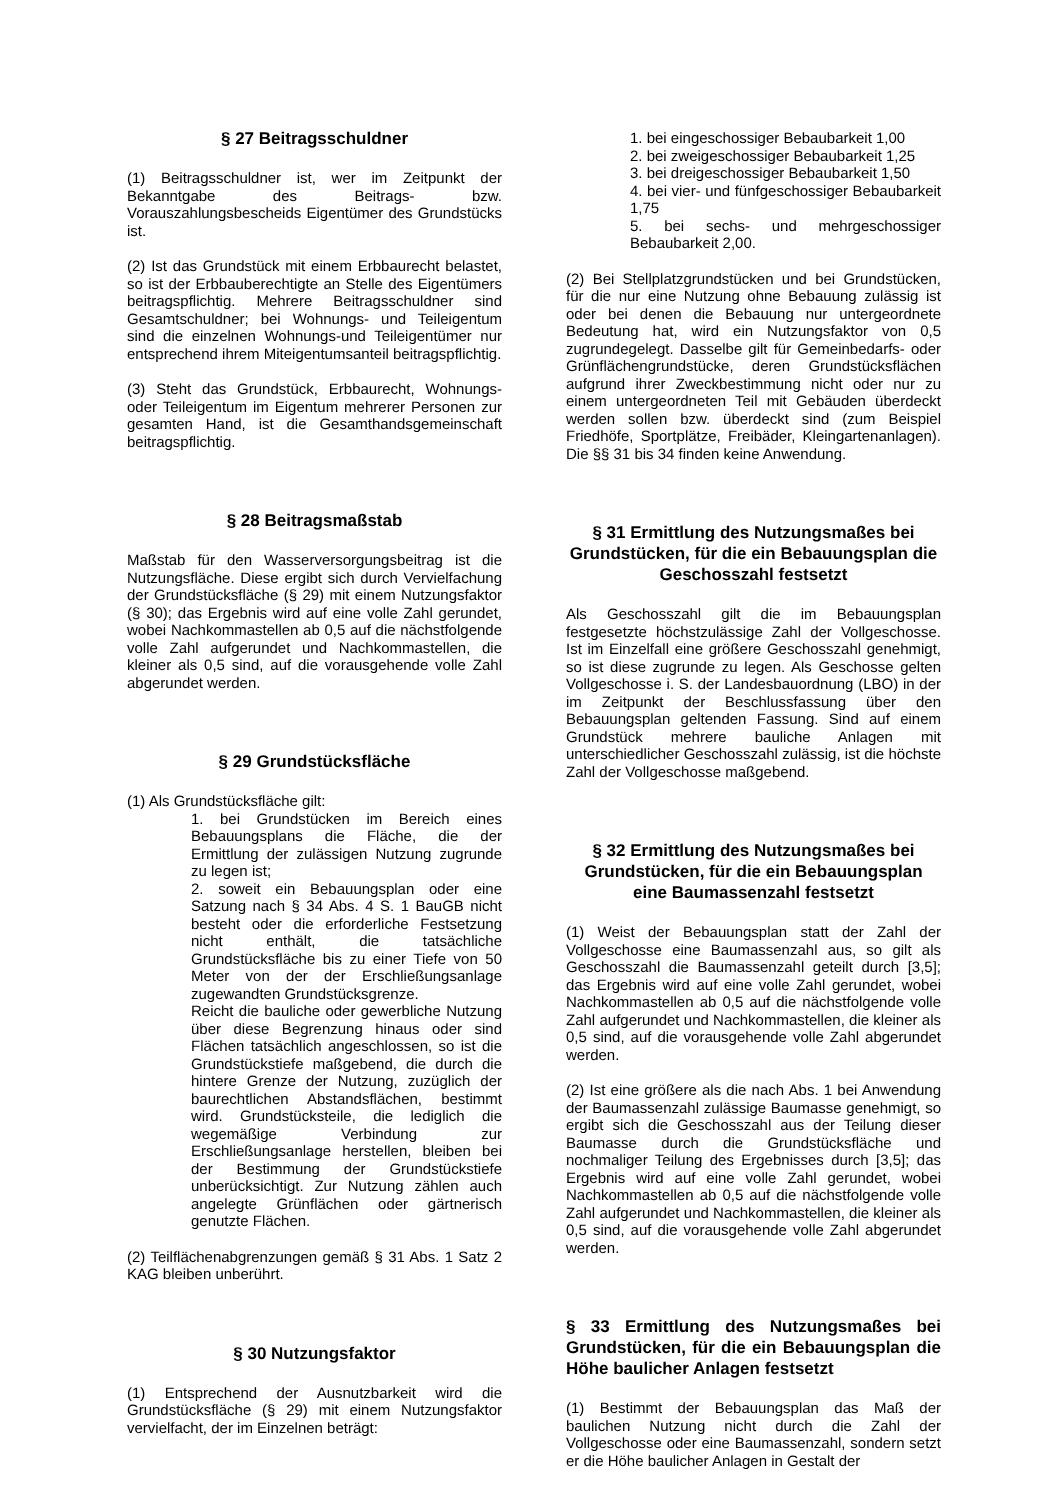§ 27 Beitragsschuldner
(1) Beitragsschuldner ist, wer im Zeitpunkt der Bekanntgabe des Beitrags- bzw. Vorauszahlungsbescheids Eigentümer des Grundstücks ist.
(2) Ist das Grundstück mit einem Erbbaurecht belastet, so ist der Erbbauberechtigte an Stelle des Eigentümers beitragspflichtig. Mehrere Beitragsschuldner sind Gesamtschuldner; bei Wohnungs- und Teileigentum sind die einzelnen Wohnungs-und Teileigentümer nur entsprechend ihrem Miteigentumsanteil beitragspflichtig.
(3) Steht das Grundstück, Erbbaurecht, Wohnungs- oder Teileigentum im Eigentum mehrerer Personen zur gesamten Hand, ist die Gesamthandsgemeinschaft beitragspflichtig.
§ 28 Beitragsmaßstab
Maßstab für den Wasserversorgungsbeitrag ist die Nutzungsfläche. Diese ergibt sich durch Vervielfachung der Grundstücksfläche (§ 29) mit einem Nutzungsfaktor (§ 30); das Ergebnis wird auf eine volle Zahl gerundet, wobei Nachkommastellen ab 0,5 auf die nächstfolgende volle Zahl aufgerundet und Nachkommastellen, die kleiner als 0,5 sind, auf die vorausgehende volle Zahl abgerundet werden.
§ 29 Grundstücksfläche
(1) Als Grundstücksfläche gilt:
1. bei Grundstücken im Bereich eines Bebauungsplans die Fläche, die der Ermittlung der zulässigen Nutzung zugrunde zu legen ist;
2. soweit ein Bebauungsplan oder eine Satzung nach § 34 Abs. 4 S. 1 BauGB nicht besteht oder die erforderliche Festsetzung nicht enthält, die tatsächliche Grundstücksfläche bis zu einer Tiefe von 50 Meter von der der Erschließungsanlage zugewandten Grundstücksgrenze.
Reicht die bauliche oder gewerbliche Nutzung über diese Begrenzung hinaus oder sind Flächen tatsächlich angeschlossen, so ist die Grundstückstiefe maßgebend, die durch die hintere Grenze der Nutzung, zuzüglich der baurechtlichen Abstandsflächen, bestimmt wird. Grundstücksteile, die lediglich die wegemäßige Verbindung zur Erschließungsanlage herstellen, bleiben bei der Bestimmung der Grundstückstiefe unberücksichtigt. Zur Nutzung zählen auch angelegte Grünflächen oder gärtnerisch genutzte Flächen.
(2) Teilflächenabgrenzungen gemäß § 31 Abs. 1 Satz 2 KAG bleiben unberührt.
§ 30 Nutzungsfaktor
(1) Entsprechend der Ausnutzbarkeit wird die Grundstücksfläche (§ 29) mit einem Nutzungsfaktor vervielfacht, der im Einzelnen beträgt:
1. bei eingeschossiger Bebaubarkeit 1,00
2. bei zweigeschossiger Bebaubarkeit 1,25
3. bei dreigeschossiger Bebaubarkeit 1,50
4. bei vier- und fünfgeschossiger Bebaubarkeit 1,75
5. bei sechs- und mehrgeschossiger Bebaubarkeit 2,00.
(2) Bei Stellplatzgrundstücken und bei Grundstücken, für die nur eine Nutzung ohne Bebauung zulässig ist oder bei denen die Bebauung nur untergeordnete Bedeutung hat, wird ein Nutzungsfaktor von 0,5 zugrundegelegt. Dasselbe gilt für Gemeinbedarfs- oder Grünflächengrundstücke, deren Grundstücksflächen aufgrund ihrer Zweckbestimmung nicht oder nur zu einem untergeordneten Teil mit Gebäuden überdeckt werden sollen bzw. überdeckt sind (zum Beispiel Friedhöfe, Sportplätze, Freibäder, Kleingartenanlagen). Die §§ 31 bis 34 finden keine Anwendung.
§ 31 Ermittlung des Nutzungsmaßes bei Grundstücken, für die ein Bebauungsplan die Geschosszahl festsetzt
Als Geschosszahl gilt die im Bebauungsplan festgesetzte höchstzulässige Zahl der Vollgeschosse. Ist im Einzelfall eine größere Geschosszahl genehmigt, so ist diese zugrunde zu legen. Als Geschosse gelten Vollgeschosse i. S. der Landesbauordnung (LBO) in der im Zeitpunkt der Beschlussfassung über den Bebauungsplan geltenden Fassung. Sind auf einem Grundstück mehrere bauliche Anlagen mit unterschiedlicher Geschosszahl zulässig, ist die höchste Zahl der Vollgeschosse maßgebend.
§ 32 Ermittlung des Nutzungsmaßes bei Grundstücken, für die ein Bebauungsplan eine Baumassenzahl festsetzt
(1) Weist der Bebauungsplan statt der Zahl der Vollgeschosse eine Baumassenzahl aus, so gilt als Geschosszahl die Baumassenzahl geteilt durch [3,5]; das Ergebnis wird auf eine volle Zahl gerundet, wobei Nachkommastellen ab 0,5 auf die nächstfolgende volle Zahl aufgerundet und Nachkommastellen, die kleiner als 0,5 sind, auf die vorausgehende volle Zahl abgerundet werden.
(2) Ist eine größere als die nach Abs. 1 bei Anwendung der Baumassenzahl zulässige Baumasse genehmigt, so ergibt sich die Geschosszahl aus der Teilung dieser Baumasse durch die Grundstücksfläche und nochmaliger Teilung des Ergebnisses durch [3,5]; das Ergebnis wird auf eine volle Zahl gerundet, wobei Nachkommastellen ab 0,5 auf die nächstfolgende volle Zahl aufgerundet und Nachkommastellen, die kleiner als 0,5 sind, auf die vorausgehende volle Zahl abgerundet werden.
§ 33 Ermittlung des Nutzungsmaßes bei Grundstücken, für die ein Bebauungsplan die Höhe baulicher Anlagen festsetzt
(1) Bestimmt der Bebauungsplan das Maß der baulichen Nutzung nicht durch die Zahl der Vollgeschosse oder eine Baumassenzahl, sondern setzt er die Höhe baulicher Anlagen in Gestalt der